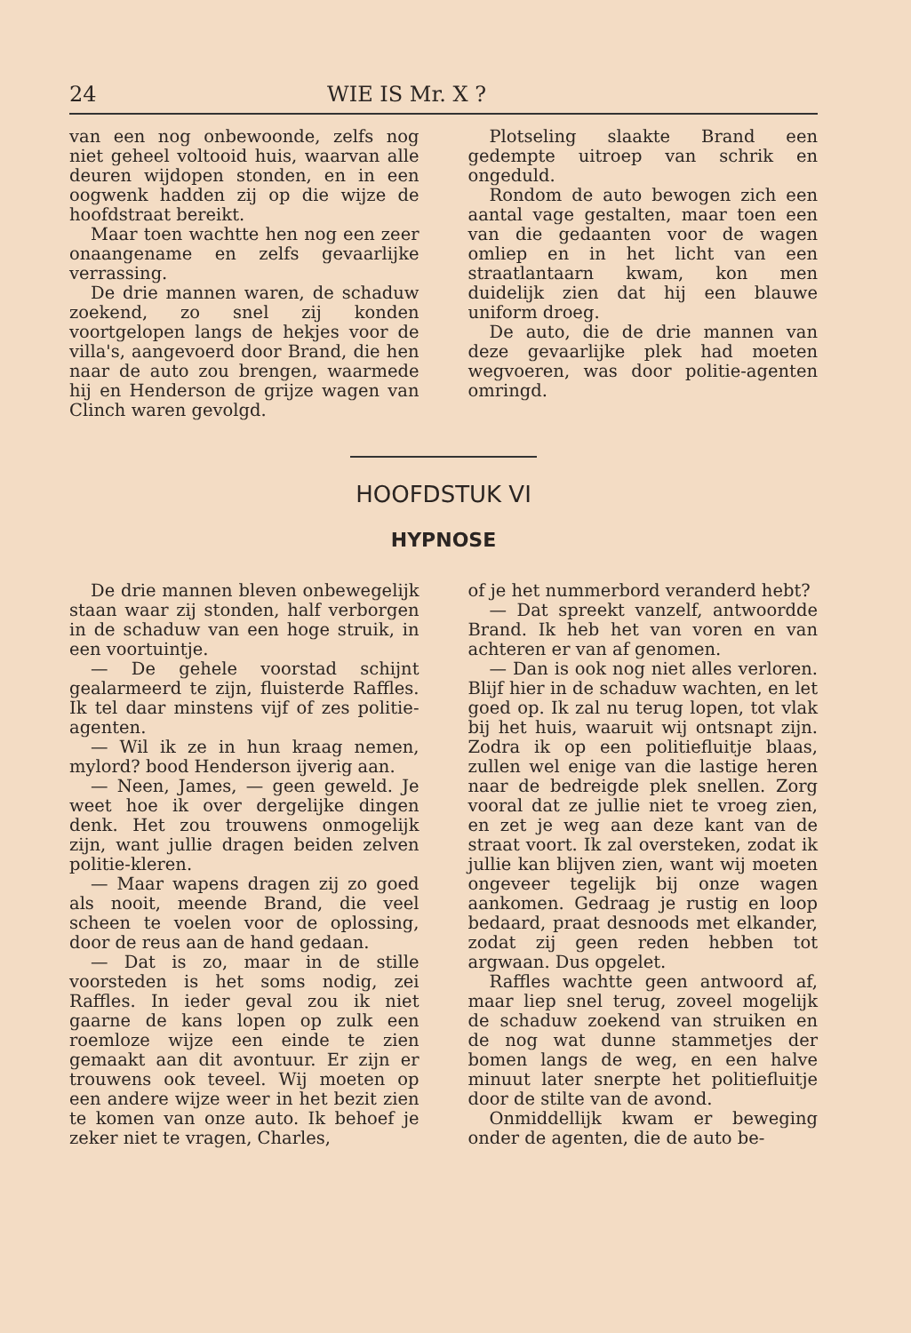24 WIE IS Mr. X ?
van een nog onbewoonde, zelfs nog niet geheel voltooid huis, waarvan alle deuren wijdopen stonden, en in een oogwenk hadden zij op die wijze de hoofdstraat bereikt.
Maar toen wachtte hen nog een zeer onaangename en zelfs gevaarlijke verrassing.
De drie mannen waren, de schaduw zoekend, zo snel zij konden voortgelopen langs de hekjes voor de villa's, aangevoerd door Brand, die hen naar de auto zou brengen, waarmede hij en Henderson de grijze wagen van Clinch waren gevolgd.
Plotseling slaakte Brand een gedempte uitroep van schrik en ongeduld.
Rondom de auto bewogen zich een aantal vage gestalten, maar toen een van die gedaanten voor de wagen omliep en in het licht van een straatlantaarn kwam, kon men duidelijk zien dat hij een blauwe uniform droeg.
De auto, die de drie mannen van deze gevaarlijke plek had moeten wegvoeren, was door politie-agenten omringd.
HOOFDSTUK VI
HYPNOSE
De drie mannen bleven onbewegelijk staan waar zij stonden, half verborgen in de schaduw van een hoge struik, in een voortuintje.
— De gehele voorstad schijnt gealarmeerd te zijn, fluisterde Raffles. Ik tel daar minstens vijf of zes politie-agenten.
— Wil ik ze in hun kraag nemen, mylord? bood Henderson ijverig aan.
— Neen, James, — geen geweld. Je weet hoe ik over dergelijke dingen denk. Het zou trouwens onmogelijk zijn, want jullie dragen beiden zelven politie-kleren.
— Maar wapens dragen zij zo goed als nooit, meende Brand, die veel scheen te voelen voor de oplossing, door de reus aan de hand gedaan.
— Dat is zo, maar in de stille voorsteden is het soms nodig, zei Raffles. In ieder geval zou ik niet gaarne de kans lopen op zulk een roemloze wijze een einde te zien gemaakt aan dit avontuur. Er zijn er trouwens ook teveel. Wij moeten op een andere wijze weer in het bezit zien te komen van onze auto. Ik behoef je zeker niet te vragen, Charles,
of je het nummerbord veranderd hebt?
— Dat spreekt vanzelf, antwoordde Brand. Ik heb het van voren en van achteren er van af genomen.
— Dan is ook nog niet alles verloren. Blijf hier in de schaduw wachten, en let goed op. Ik zal nu terug lopen, tot vlak bij het huis, waaruit wij ontsnapt zijn. Zodra ik op een politiefluitje blaas, zullen wel enige van die lastige heren naar de bedreigde plek snellen. Zorg vooral dat ze jullie niet te vroeg zien, en zet je weg aan deze kant van de straat voort. Ik zal oversteken, zodat ik jullie kan blijven zien, want wij moeten ongeveer tegelijk bij onze wagen aankomen. Gedraag je rustig en loop bedaard, praat desnoods met elkander, zodat zij geen reden hebben tot argwaan. Dus opgelet.
Raffles wachtte geen antwoord af, maar liep snel terug, zoveel mogelijk de schaduw zoekend van struiken en de nog wat dunne stammetjes der bomen langs de weg, en een halve minuut later snerpte het politiefluitje door de stilte van de avond.
Onmiddellijk kwam er beweging onder de agenten, die de auto be-